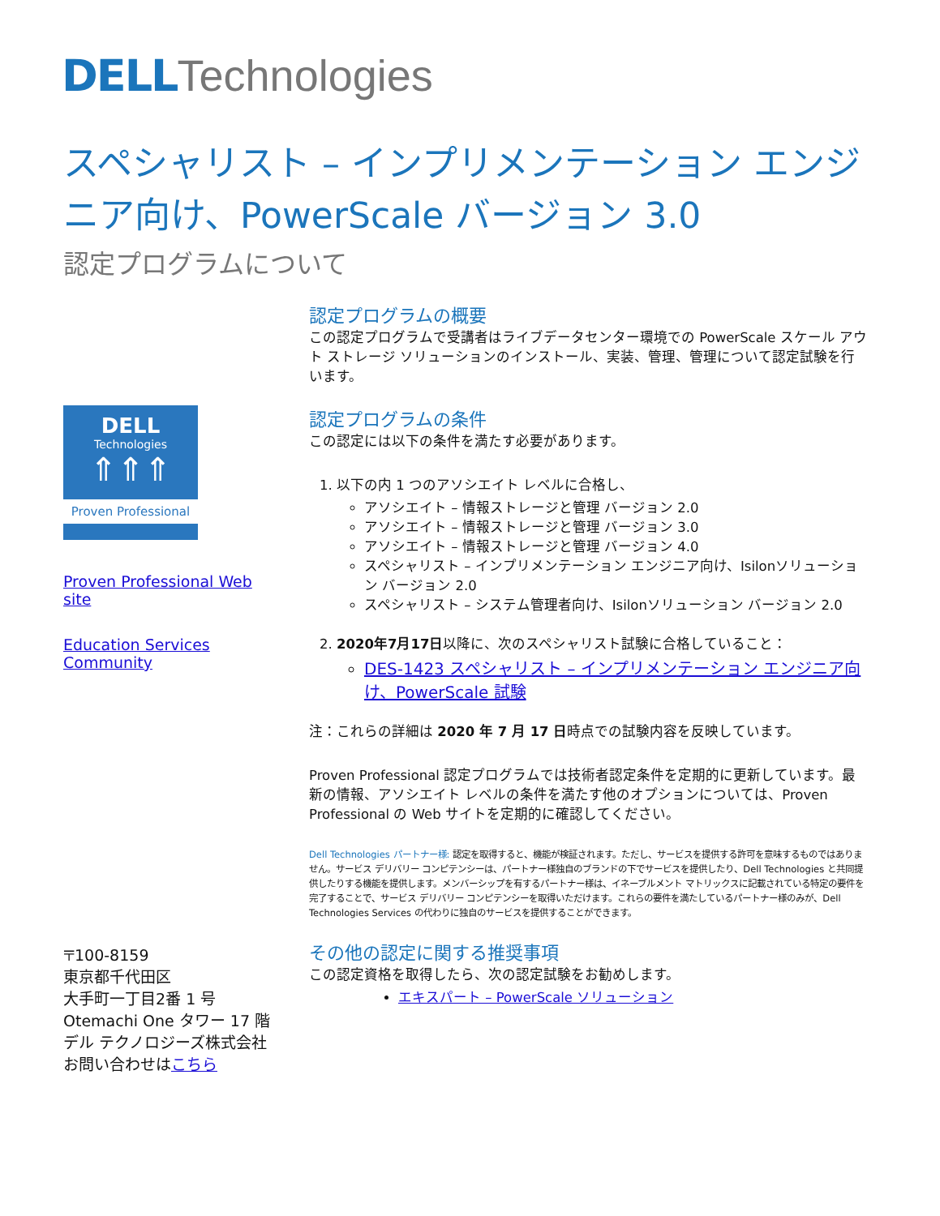DELL Technologies
スペシャリスト – インプリメンテーション エンジニア向け、PowerScale バージョン 3.0
認定プログラムについて
DELL
Technologies
⇑⇑⇑
Proven Professional
Proven Professional Web site
Education Services Community
〒100-8159
東京都千代田区
大手町一丁目2番 1 号
Otemachi One タワー 17 階
デル テクノロジーズ株式会社
お問い合わせはこちら
認定プログラムの概要
この認定プログラムで受講者はライブデータセンター環境での PowerScale スケール アウト ストレージ ソリューションのインストール、実装、管理、管理について認定試験を行います。
認定プログラムの条件
この認定には以下の条件を満たす必要があります。
1. 以下の内 1 つのアソシエイト レベルに合格し、
アソシエイト – 情報ストレージと管理 バージョン 2.0
アソシエイト – 情報ストレージと管理 バージョン 3.0
アソシエイト – 情報ストレージと管理 バージョン 4.0
スペシャリスト – インプリメンテーション エンジニア向け、Isilonソリューション バージョン 2.0
スペシャリスト – システム管理者向け、Isilonソリューション バージョン 2.0
2. 2020年7月17日以降に、次のスペシャリスト試験に合格していること：
DES-1423 スペシャリスト – インプリメンテーション エンジニア向け、PowerScale 試験
注：これらの詳細は 2020 年 7 月 17 日時点での試験内容を反映しています。
Proven Professional 認定プログラムでは技術者認定条件を定期的に更新しています。最新の情報、アソシエイト レベルの条件を満たす他のオプションについては、Proven Professional の Web サイトを定期的に確認してください。
Dell Technologies パートナー様: 認定を取得すると、機能が検証されます。ただし、サービスを提供する許可を意味するものではありません。サービス デリバリー コンピテンシーは、パートナー様独自のブランドの下でサービスを提供したり、Dell Technologies と共同提供したりする機能を提供します。メンバーシップを有するパートナー様は、イネーブルメント マトリックスに記載されている特定の要件を完了することで、サービス デリバリー コンピテンシーを取得いただけます。これらの要件を満たしているパートナー様のみが、Dell Technologies Services の代わりに独自のサービスを提供することができます。
その他の認定に関する推奨事項
この認定資格を取得したら、次の認定試験をお勧めします。
エキスパート – PowerScale ソリューション